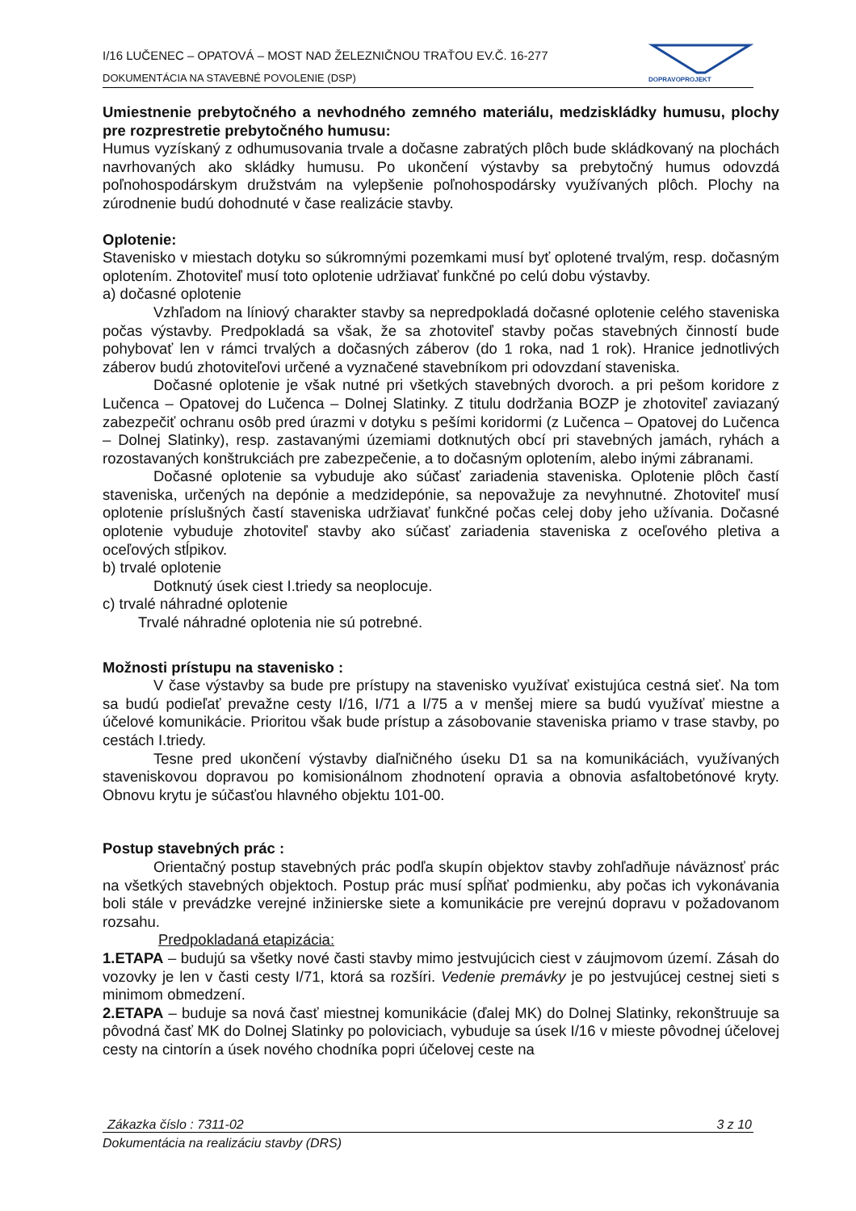I/16 LUČENEC – OPATOVÁ – MOST NAD ŽELEZNIČNOU TRAŤOU EV.Č. 16-277
DOKUMENTÁCIA NA STAVEBNÉ POVOLENIE (DSP)
DOPRAVOPROJEKT
Umiestnenie prebytočného a nevhodného zemného materiálu, medziskládky humusu, plochy pre rozprestretie prebytočného humusu:
Humus vyzískaný z odhumusovania trvale a dočasne zabratých plôch bude skládkovaný na plochách navrhovaných ako skládky humusu. Po ukončení výstavby sa prebytočný humus odovzdá poľnohospodárskym družstvám na vylepšenie poľnohospodársky využívaných plôch. Plochy na zúrodnenie budú dohodnuté v čase realizácie stavby.
Oplotenie:
Stavenisko v miestach dotyku so súkromnými pozemkami musí byť oplotené trvalým, resp. dočasným oplotením. Zhotoviteľ musí toto oplotenie udržiavať funkčné po celú dobu výstavby.
a) dočasné oplotenie
Vzhľadom na líniový charakter stavby sa nepredpokladá dočasné oplotenie celého staveniska počas výstavby. Predpokladá sa však, že sa zhotoviteľ stavby počas stavebných činností bude pohybovať len v rámci trvalých a dočasných záberov (do 1 roka, nad 1 rok). Hranice jednotlivých záberov budú zhotoviteľovi určené a vyznačené stavebníkom pri odovzdaní staveniska.
Dočasné oplotenie je však nutné pri všetkých stavebných dvoroch. a pri pešom koridore z Lučenca – Opatovej do Lučenca – Dolnej Slatinky. Z titulu dodržania BOZP je zhotoviteľ zaviazaný zabezpečiť ochranu osôb pred úrazmi v dotyku s pešími koridormi (z Lučenca – Opatovej do Lučenca – Dolnej Slatinky), resp. zastavanými územiami dotknutých obcí pri stavebných jamách, ryhách a rozostavaných konštrukciách pre zabezpečenie, a to dočasným oplotením, alebo inými zábranami.
Dočasné oplotenie sa vybuduje ako súčasť zariadenia staveniska. Oplotenie plôch častí staveniska, určených na depónie a medzidepónie, sa nepovažuje za nevyhnutné. Zhotoviteľ musí oplotenie príslušných častí staveniska udržiavať funkčné počas celej doby jeho užívania. Dočasné oplotenie vybuduje zhotoviteľ stavby ako súčasť zariadenia staveniska z oceľového pletiva a oceľových stĺpikov.
b) trvalé oplotenie
Dotknutý úsek ciest I.triedy sa neoplocuje.
c) trvalé náhradné oplotenie
Trvalé náhradné oplotenia nie sú potrebné.
Možnosti prístupu na stavenisko :
V čase výstavby sa bude pre prístupy na stavenisko využívať existujúca cestná sieť. Na tom sa budú podieľať prevažne cesty I/16, I/71 a I/75 a v menšej miere sa budú využívať miestne a účelové komunikácie. Prioritou však bude prístup a zásobovanie staveniska priamo v trase stavby, po cestách I.triedy.
Tesne pred ukončení výstavby diaľničného úseku D1 sa na komunikáciách, využívaných staveniskovou dopravou po komisionálnom zhodnotení opravia a obnovia asfaltobetónové kryty. Obnovu krytu je súčasťou hlavného objektu 101-00.
Postup stavebných prác :
Orientačný postup stavebných prác podľa skupín objektov stavby zohľadňuje náväznosť prác na všetkých stavebných objektoch. Postup prác musí spĺňať podmienku, aby počas ich vykonávania boli stále v prevádzke verejné inžinierske siete a komunikácie pre verejnú dopravu v požadovanom rozsahu.
Predpokladaná etapizácia:
1.ETAPA – budujú sa všetky nové časti stavby mimo jestvujúcich ciest v záujmovom území. Zásah do vozovky je len v časti cesty I/71, ktorá sa rozšíri. Vedenie premávky je po jestvujúcej cestnej sieti s minimom obmedzení.
2.ETAPA – buduje sa nová časť miestnej komunikácie (ďalej MK) do Dolnej Slatinky, rekonštruuje sa pôvodná časť MK do Dolnej Slatinky po poloviciach, vybuduje sa úsek I/16 v mieste pôvodnej účelovej cesty na cintorín a úsek nového chodníka popri účelovej ceste na
Zákazka číslo : 7311-02 3 z 10
Dokumentácia na realizáciu stavby (DRS)